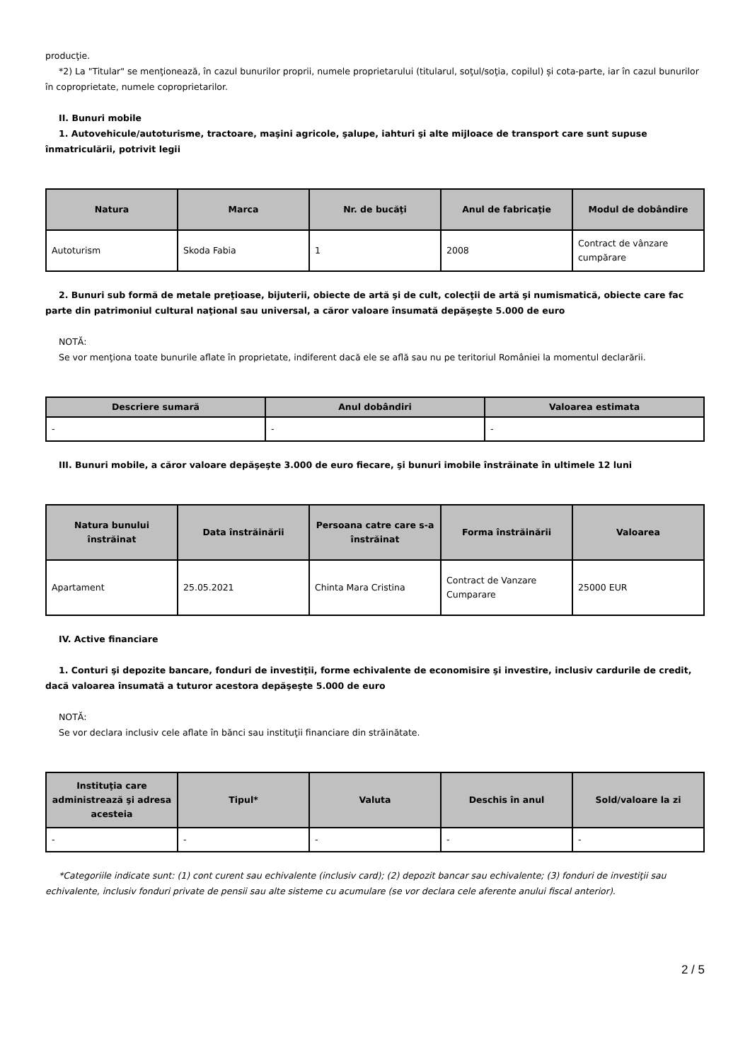producţie.
*2) La "Titular" se menţionează, în cazul bunurilor proprii, numele proprietarului (titularul, soţul/soţia, copilul) și cota-parte, iar în cazul bunurilor în coproprietate, numele coproprietarilor.
II. Bunuri mobile
1. Autovehicule/autoturisme, tractoare, maşini agricole, şalupe, iahturi şi alte mijloace de transport care sunt supuse înmatriculării, potrivit legii
| Natura | Marca | Nr. de bucăţi | Anul de fabricaţie | Modul de dobândire |
| --- | --- | --- | --- | --- |
| Autoturism | Skoda Fabia | 1 | 2008 | Contract de vânzare cumpărare |
2. Bunuri sub formă de metale preţioase, bijuterii, obiecte de artă şi de cult, colecţii de artă şi numismatică, obiecte care fac parte din patrimoniul cultural naţional sau universal, a căror valoare însumată depăşeşte 5.000 de euro
NOTĂ:
Se vor menţiona toate bunurile aflate în proprietate, indiferent dacă ele se află sau nu pe teritoriul României la momentul declarării.
| Descriere sumară | Anul dobândiri | Valoarea estimata |
| --- | --- | --- |
| - | - | - |
III. Bunuri mobile, a căror valoare depăşeşte 3.000 de euro fiecare, şi bunuri imobile înstrăinate în ultimele 12 luni
| Natura bunului înstrăinat | Data înstrăinării | Persoana catre care s-a înstrăinat | Forma înstrăinării | Valoarea |
| --- | --- | --- | --- | --- |
| Apartament | 25.05.2021 | Chinta Mara Cristina | Contract de Vanzare Cumparare | 25000 EUR |
IV. Active financiare
1. Conturi şi depozite bancare, fonduri de investiţii, forme echivalente de economisire şi investire, inclusiv cardurile de credit, dacă valoarea însumată a tuturor acestora depăşeşte 5.000 de euro
NOTĂ:
Se vor declara inclusiv cele aflate în bănci sau instituţii financiare din străinătate.
| Instituţia care administrează şi adresa acesteia | Tipul* | Valuta | Deschis în anul | Sold/valoare la zi |
| --- | --- | --- | --- | --- |
| - | - | - | - | - |
*Categoriile indicate sunt: (1) cont curent sau echivalente (inclusiv card); (2) depozit bancar sau echivalente; (3) fonduri de investiţii sau echivalente, inclusiv fonduri private de pensii sau alte sisteme cu acumulare (se vor declara cele aferente anului fiscal anterior).
2 / 5